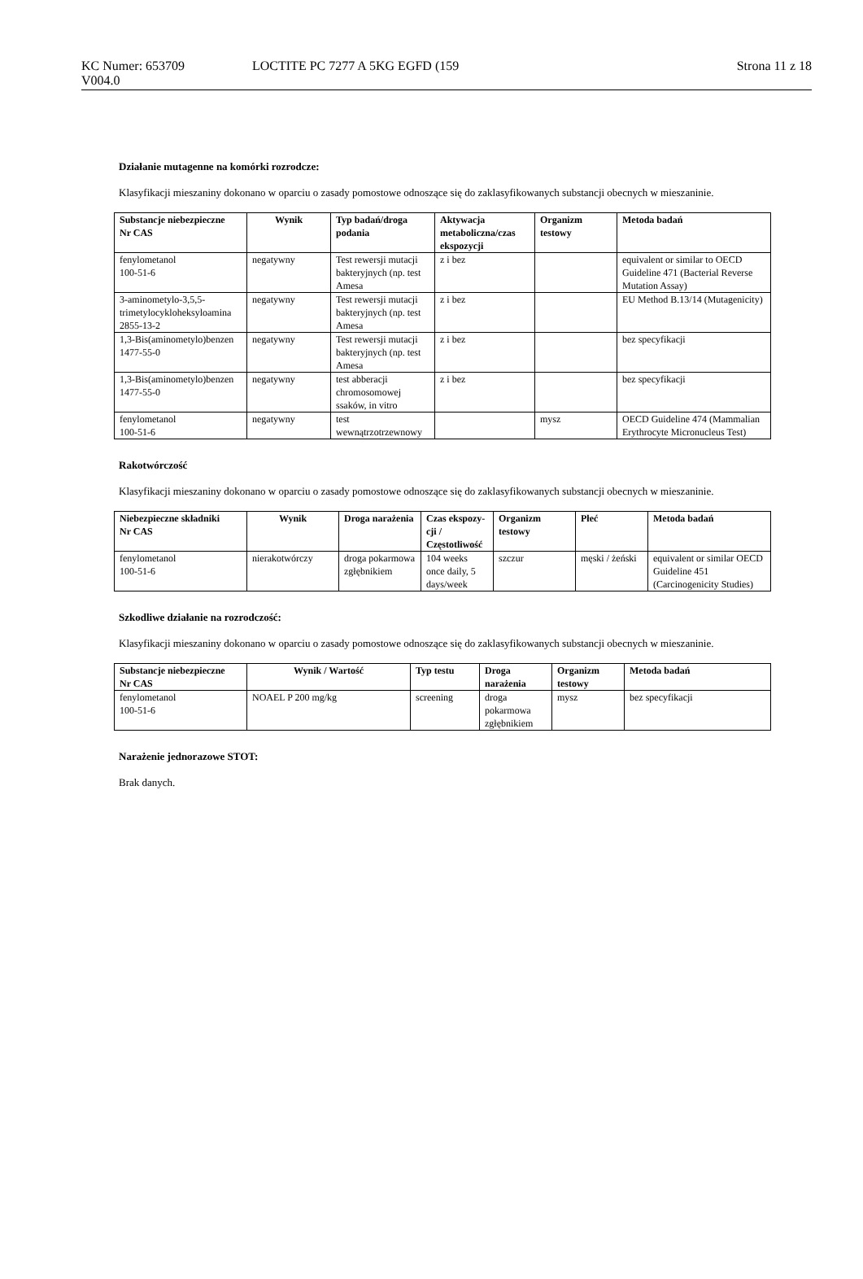KC Numer: 653709 LOCTITE PC 7277 A 5KG EGFD (159 Strona 11 z 18
V004.0
Działanie mutagenne na komórki rozrodcze:
Klasyfikacji mieszaniny dokonano w oparciu o zasady pomostowe odnoszące się do zaklasyfikowanych substancji obecnych w mieszaninie.
| Substancje niebezpieczne Nr CAS | Wynik | Typ badań/droga podania | Aktywacja metaboliczna/czas ekspozycji | Organizm testowy | Metoda badań |
| --- | --- | --- | --- | --- | --- |
| fenylometanol 100-51-6 | negatywny | Test rewersji mutacji bakteryjnych (np. test Amesa | z i bez | | equivalent or similar to OECD Guideline 471 (Bacterial Reverse Mutation Assay) |
| 3-aminometylo-3,5,5-trimetylocykloheksyloamina 2855-13-2 | negatywny | Test rewersji mutacji bakteryjnych (np. test Amesa | z i bez | | EU Method B.13/14 (Mutagenicity) |
| 1,3-Bis(aminometylo)benzen 1477-55-0 | negatywny | Test rewersji mutacji bakteryjnych (np. test Amesa | z i bez | | bez specyfikacji |
| 1,3-Bis(aminometylo)benzen 1477-55-0 | negatywny | test abberacji chromosomowej ssaków, in vitro | z i bez | | bez specyfikacji |
| fenylometanol 100-51-6 | negatywny | test wewnątrzotrzewnowy | | mysz | OECD Guideline 474 (Mammalian Erythrocyte Micronucleus Test) |
Rakotwórczość
Klasyfikacji mieszaniny dokonano w oparciu o zasady pomostowe odnoszące się do zaklasyfikowanych substancji obecnych w mieszaninie.
| Niebezpieczne składniki Nr CAS | Wynik | Droga narażenia | Czas ekspozy-cji / Częstotliwość | Organizm testowy | Płeć | Metoda badań |
| --- | --- | --- | --- | --- | --- | --- |
| fenylometanol 100-51-6 | nierakotwórczy | droga pokarmowa zgłębnikiem | 104 weeks once daily, 5 days/week | szczur | męski / żeński | equivalent or similar OECD Guideline 451 (Carcinogenicity Studies) |
Szkodliwe działanie na rozrodczość:
Klasyfikacji mieszaniny dokonano w oparciu o zasady pomostowe odnoszące się do zaklasyfikowanych substancji obecnych w mieszaninie.
| Substancje niebezpieczne Nr CAS | Wynik / Wartość | Typ testu | Droga narażenia | Organizm testowy | Metoda badań |
| --- | --- | --- | --- | --- | --- |
| fenylometanol 100-51-6 | NOAEL P 200 mg/kg | screening | droga pokarmowa zgłębnikiem | mysz | bez specyfikacji |
Narażenie jednorazowe STOT:
Brak danych.